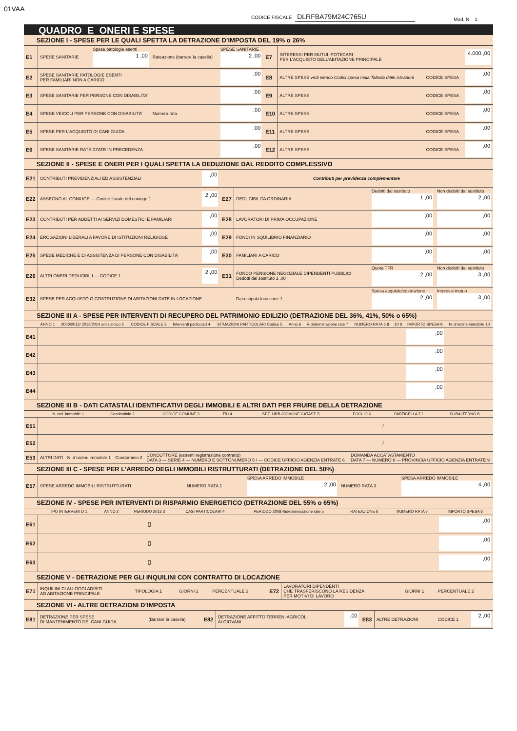01VAA
CODICE FISCALE DLRFBA79M24C765U
Mod. N. 1
QUADRO E ONERI E SPESE
SEZIONE I - SPESE PER LE QUALI SPETTA LA DETRAZIONE D’IMPOSTA DEL 19% o 26%
| E1 | SPESE SANITARIE | Spese patologie esenti 1 ,00 | Rateazione (barrare la casella) | SPESE SANITARIE 2 ,00 | E7 | INTERESSI PER MUTUI IPOTECARI PER L’ACQUISTO DELL’ABITAZIONE PRINCIPALE | | 4.000 ,00 |
| E2 | SPESE SANITARIE PATOLOGIE ESENTI PER FAMILIARI NON A CARICO | | | ,00 | E8 | ALTRE SPESE vedi elenco Codici spesa nella Tabella delle istruzioni | CODICE SPESA | ,00 |
| E3 | SPESE SANITARIE PER PERSONE CON DISABILITA’ | | | ,00 | E9 | ALTRE SPESE | CODICE SPESA | ,00 |
| E4 | SPESE VEICOLI PER PERSONE CON DISABILITA’ | | Numero rata | ,00 | E10 | ALTRE SPESE | CODICE SPESA | ,00 |
| E5 | SPESE PER L’ACQUISTO DI CANI GUIDA | | | ,00 | E11 | ALTRE SPESE | CODICE SPESA | ,00 |
| E6 | SPESE SANITARIE RATEIZZATE IN PRECEDENZA | | | ,00 | E12 | ALTRE SPESE | CODICE SPESA | ,00 |
SEZIONE II - SPESE E ONERI PER I QUALI SPETTA LA DEDUZIONE DAL REDDITO COMPLESSIVO
| E21 | CONTRIBUTI PREVIDENZIALI ED ASSISTENZIALI | ,00 | Contributi per previdenza complementare | | | |
| E22 | ASSEGNO AL CONIUGE — Codice fiscale del coniuge 1 | 2 ,00 | E27 | DEDUCIBILITA ORDINARIA | Dedotti dal sostituto 1 ,00 | Non dedotti dal sostituto 2 ,00 |
| E23 | CONTRIBUTI PER ADDETTI AI SERVIZI DOMESTICI E FAMILIARI | ,00 | E28 | LAVORATORI DI PRIMA OCCUPAZIONE | ,00 | ,00 |
| E24 | EROGAZIONI LIBERALI A FAVORE DI ISTITUZIONI RELIGIOSE | ,00 | E29 | FONDI IN SQUILIBRIO FINANZIARIO | ,00 | ,00 |
| E25 | SPESE MEDICHE E DI ASSISTENZA DI PERSONE CON DISABILITA’ | ,00 | E30 | FAMILIARI A CARICO | ,00 | ,00 |
| E26 | ALTRI ONERI DEDUCIBILI — CODICE 1 | 2 ,00 | E31 | FONDO PENSIONE NEGOZIALE DIPENDENTI PUBBLICI Dedotti dal sostituto 1 ,00 | Quota TFR 2 ,00 | Non dedotti dal sostituto 3 ,00 |
| E32 | SPESE PER ACQUISTO O COSTRUZIONE DI ABITAZIONI DATE IN LOCAZIONE | | | Data stipula locazione 1 | Spesa acquisto/costruzione 2 ,00 | Interessi mutuo 3 ,00 |
SEZIONE III A - SPESE PER INTERVENTI DI RECUPERO DEL PATRIMONIO EDILIZIO (DETRAZIONE DEL 36%, 41%, 50% o 65%)
| | ANNO 1 | 2006/2012/ 2013/2014 antisismico 2 | CODICE FISCALE 3 | Interventi particolari 4 | SITUAZIONI PARTICOLARI Codice 5 | Anno 6 | Rideterminazione rate 7 | NUMERO RATA 5 8 | 10 8 | IMPORTO SPESA 9 | N. d’ordine immobile 10 |
| --- | --- | --- | --- | --- | --- | --- | --- | --- | --- | --- | --- |
| E41 | | | | | | | | | | ,00 | |
| E42 | | | | | | | | | | ,00 | |
| E43 | | | | | | | | | | ,00 | |
| E44 | | | | | | | | | | ,00 | |
SEZIONE III B - DATI CATASTALI IDENTIFICATIVI DEGLI IMMOBILI E ALTRI DATI PER FRUIRE DELLA DETRAZIONE
| | N. ord. immobile 1 | Condominio 2 | CODICE COMUNE 3 | T/U 4 | SEZ. URB./COMUNE CATAST. 5 | FOGLIO 6 | PARTICELLA 7 / | SUBALTERNO 8 |
| --- | --- | --- | --- | --- | --- | --- | --- | --- |
| E51 | | | | | | | / | |
| E52 | | | | | | | / | |
| E53 | ALTRI DATI | N. d’ordine immobile 1 | Condominio 2 | CONDUTTORE (estremi registrazione contratto) DATA 3 — SERIE 4 — NUMERO E SOTTONUMERO 5 / — CODICE UFFICIO AGENZIA ENTRATE 6 | DOMANDA ACCATASTAMENTO DATA 7 — NUMERO 8 — PROVINCIA UFFICIO AGENZIA ENTRATE 9 |
SEZIONE III C - SPESE PER L’ARREDO DEGLI IMMOBILI RISTRUTTURATI (DETRAZIONE DEL 50%)
| E57 | SPESE ARREDO IMMOBILI RISTRUTTURATI | NUMERO RATA 1 | SPESA ARREDO IMMOBILE 2 ,00 | NUMERO RATA 3 | SPESA ARREDO IMMOBILE 4 ,00 |
SEZIONE IV - SPESE PER INTERVENTI DI RISPARMIO ENERGETICO (DETRAZIONE DEL 55% o 65%)
| | TIPO INTERVENTO 1 | ANNO 2 | PERIODO 2013 3 | CASI PARTICOLARI 4 | PERIODO 2008 Rideterminazione rate 5 | RATEAZIONE 6 | NUMERO RATA 7 | IMPORTO SPESA 8 |
| --- | --- | --- | --- | --- | --- | --- | --- | --- |
| E61 | | | 0 | | | | | ,00 |
| E62 | | | 0 | | | | | ,00 |
| E63 | | | 0 | | | | | ,00 |
SEZIONE V - DETRAZIONE PER GLI INQUILINI CON CONTRATTO DI LOCAZIONE
| E71 | INQUILINI DI ALLOGGI ADIBITI AD ABITAZIONE PRINCIPALE | TIPOLOGIA 1 | GIORNI 2 | PERCENTUALE 3 | E72 | LAVORATORI DIPENDENTI CHE TRASFERISCONO LA RESIDENZA PER MOTIVI DI LAVORO | GIORNI 1 | PERCENTUALE 2 |
SEZIONE VI - ALTRE DETRAZIONI D’IMPOSTA
| E81 | DETRAZIONE PER SPESE DI MANTENIMENTO DEI CANI GUIDA | (Barrare la casella) | E82 | DETRAZIONE AFFITTO TERRENI AGRICOLI AI GIOVANI | ,00 | E83 | ALTRE DETRAZIONI | CODICE 1 | 2 ,00 |